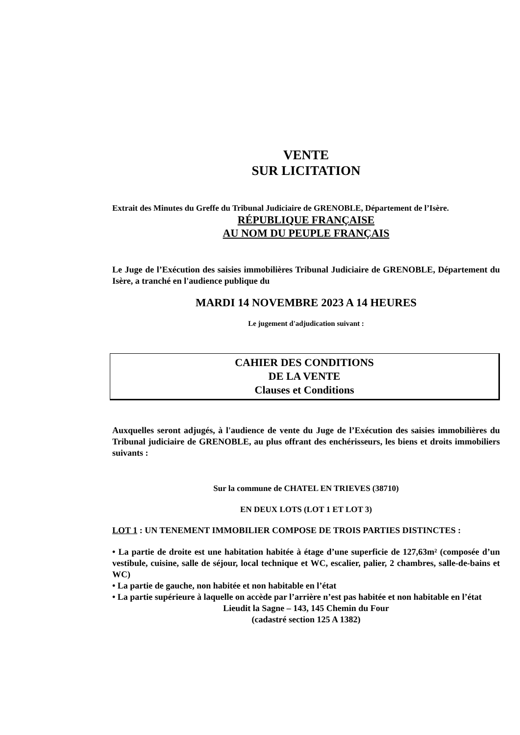VENTE
SUR LICITATION
Extrait des Minutes du Greffe du Tribunal Judiciaire de GRENOBLE, Département de l’Isère.
RÉPUBLIQUE FRANÇAISE
AU NOM DU PEUPLE FRANÇAIS
Le Juge de l’Exécution des saisies immobilières Tribunal Judiciaire de GRENOBLE, Département du Isère, a tranché en l'audience publique du
MARDI 14 NOVEMBRE 2023 A 14 HEURES
Le jugement d'adjudication suivant :
CAHIER DES CONDITIONS
DE LA VENTE
Clauses et Conditions
Auxquelles seront adjugés, à l'audience de vente du Juge de l’Exécution des saisies immobilières du Tribunal judiciaire de GRENOBLE, au plus offrant des enchérisseurs, les biens et droits immobiliers suivants :
Sur la commune de CHATEL EN TRIEVES (38710)
EN DEUX LOTS (LOT 1 ET LOT 3)
LOT 1 : UN TENEMENT IMMOBILIER COMPOSE DE TROIS PARTIES DISTINCTES :
• La partie de droite est une habitation habitée à étage d’une superficie de 127,63m² (composée d’un vestibule, cuisine, salle de séjour, local technique et WC, escalier, palier, 2 chambres, salle-de-bains et WC)
• La partie de gauche, non habitée et non habitable en l’état
• La partie supérieure à laquelle on accède par l’arrière n’est pas habitée et non habitable en l’état
Lieudit la Sagne – 143, 145 Chemin du Four
(cadastré section 125 A 1382)